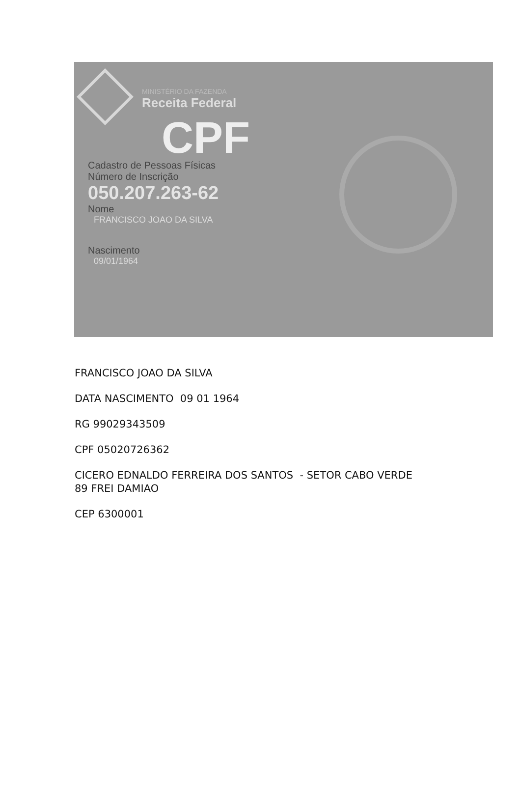MINISTÉRIO DA FAZENDA
Receita Federal
CPF
Cadastro de Pessoas Físicas
Número de Inscrição
050.207.263-62
Nome
FRANCISCO JOAO DA SILVA
Nascimento
09/01/1964
FRANCISCO JOAO DA SILVA
DATA NASCIMENTO 09 01 1964
RG 99029343509
CPF 05020726362
CICERO EDNALDO FERREIRA DOS SANTOS - SETOR CABO VERDE
89 FREI DAMIAO
CEP 6300001